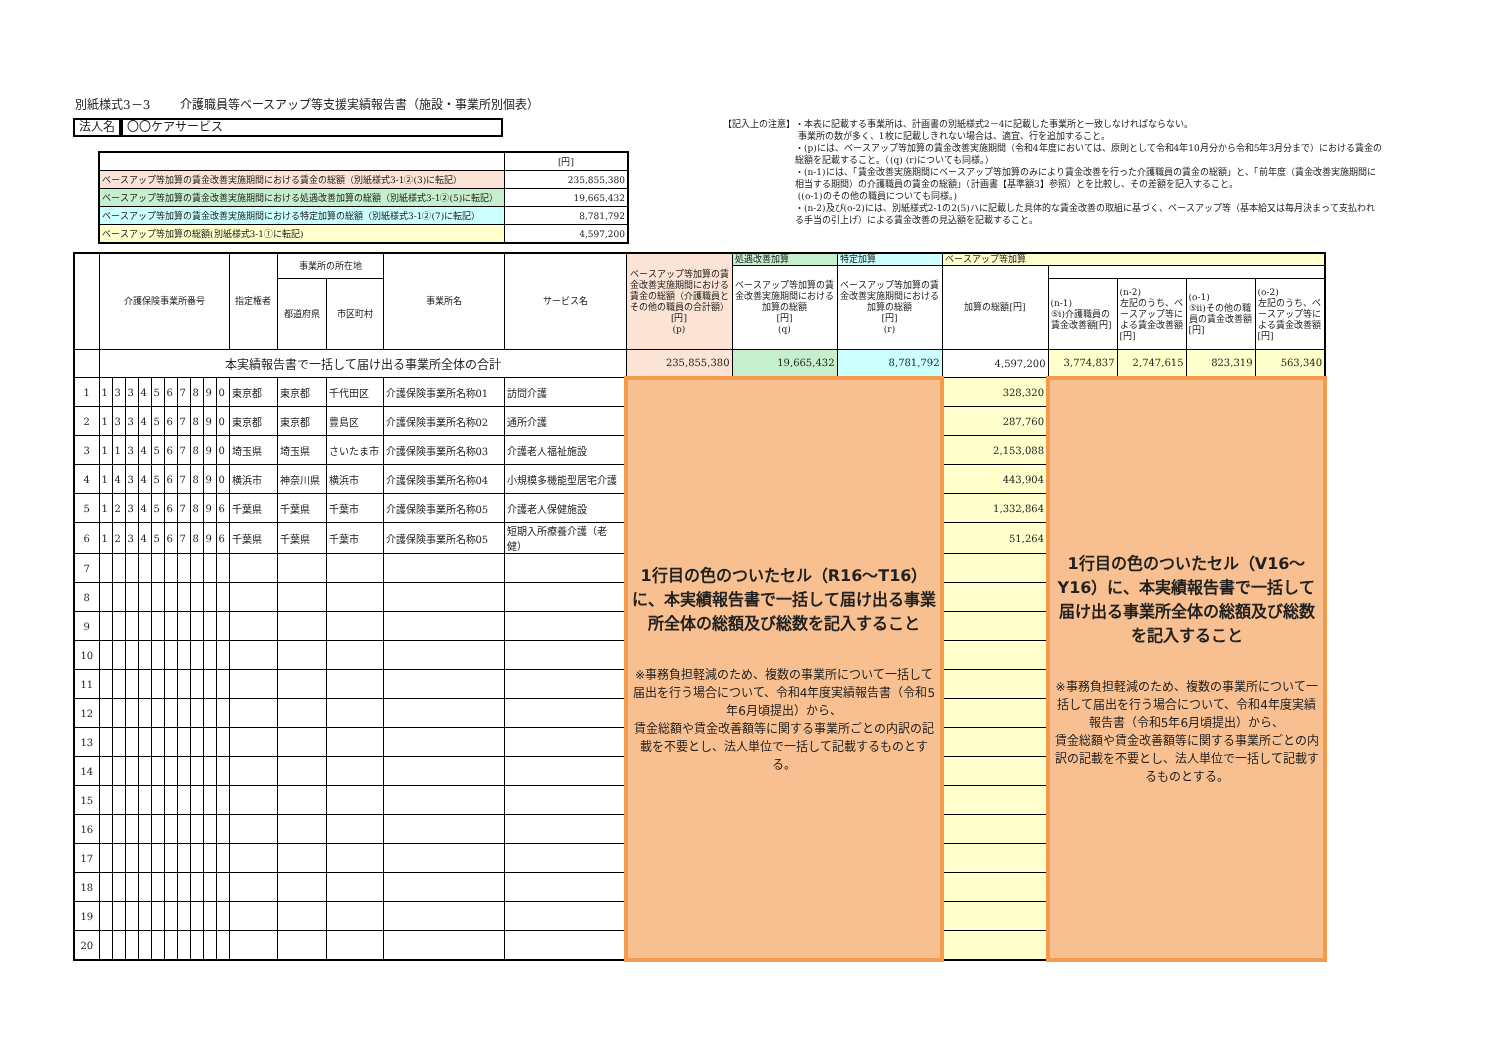別紙様式3－3 介護職員等ベースアップ等支援実績報告書（施設・事業所別個表）
法人名 〇〇ケアサービス
| | [円] |
| ベースアップ等加算の賃金改善実施期間における賃金の総額（別紙様式3-1②(3)に転記） | 235,855,380 |
| ベースアップ等加算の賃金改善実施期間における処遇改善加算の総額（別紙様式3-1②(5)に転記） | 19,665,432 |
| ベースアップ等加算の賃金改善実施期間における特定加算の総額（別紙様式3-1②(7)に転記） | 8,781,792 |
| ベースアップ等加算の総額(別紙様式3-1①に転記) | 4,597,200 |
【記入上の注意】 ・本表に記載する事業所は、計画書の別紙様式2－4に記載した事業所と一致しなければならない。
事業所の数が多く、1枚に記載しきれない場合は、適宜、行を追加すること。
・(p)には、ベースアップ等加算の賃金改善実施期間（令和4年度においては、原則として令和4年10月分から令和5年3月分まで）における賃金の総額を記載すること。（(q) (r)についても同様。）
・(n-1)には、「賃金改善実施期間にベースアップ等加算のみにより賃金改善を行った介護職員の賃金の総額」と、「前年度（賃金改善実施期間に相当する期間）の介護職員の賃金の総額」（計画書【基準額3】参照）とを比較し、その差額を記入すること。
((o-1)のその他の職員についても同様。)
・(n-2)及び(o-2)には、別紙様式2-1の2(5)ハに記載した具体的な賃金改善の取組に基づく、ベースアップ等（基本給又は毎月決まって支払われる手当の引上げ）による賃金改善の見込額を記載すること。
| | 介護保険事業所番号 | | | | | | | | | | 指定権者 | 事業所の所在地 | | 事業所名 | サービス名 | ベースアップ等加算の賃金改善実施期間における賃金の総額（介護職員とその他の職員の合計額）[円] (p) | 処遇改善加算 | 特定加算 | ベースアップ等加算 | | | | |
| --- | --- | --- | --- | --- | --- | --- | --- | --- | --- | --- | --- | --- | --- | --- | --- | --- | --- | --- | --- | --- | --- | --- | --- |
| | | | | | | | | | | | | | | | | | ベースアップ等加算の賃金改善実施期間における加算の総額 [円] (q) | ベースアップ等加算の賃金改善実施期間における加算の総額 [円] (r) | 加算の総額[円] | | | | |
| | | | | | | | | | | | | 都道府県 | 市区町村 | | | | | | | (n-1) ⑤ⅰ)介護職員の賃金改善額[円] | (n-2) 左記のうち、ベースアップ等による賃金改善額[円] | (o-1) ⑤ⅱ)その他の職員の賃金改善額[円] | (o-2) 左記のうち、ベースアップ等による賃金改善額[円] |
| | 本実績報告書で一括して届け出る事業所全体の合計 | | | | | | | | | | | | | | | 235,855,380 | 19,665,432 | 8,781,792 | 4,597,200 | 3,774,837 | 2,747,615 | 823,319 | 563,340 |
| 1 | 1 | 3 | 3 | 4 | 5 | 6 | 7 | 8 | 9 | 0 | 東京都 | 東京都 | 千代田区 | 介護保険事業所名称01 | 訪問介護 | 1行目の色のついたセル（R16～T16）に、本実績報告書で一括して届け出る事業所全体の総額及び総数を記入すること ※事務負担軽減のため、複数の事業所について一括して届出を行う場合について、令和4年度実績報告書（令和5年6月頃提出）から、 賃金総額や賃金改善額等に関する事業所ごとの内訳の記載を不要とし、法人単位で一括して記載するものとする。 | | | 328,320 | 1行目の色のついたセル（V16～Y16）に、本実績報告書で一括して届け出る事業所全体の総額及び総数を記入すること ※事務負担軽減のため、複数の事業所について一括して届出を行う場合について、令和4年度実績報告書（令和5年6月頃提出）から、 賃金総額や賃金改善額等に関する事業所ごとの内訳の記載を不要とし、法人単位で一括して記載するものとする。 | | | |
| 2 | 1 | 3 | 3 | 4 | 5 | 6 | 7 | 8 | 9 | 0 | 東京都 | 東京都 | 豊島区 | 介護保険事業所名称02 | 通所介護 | | | | 287,760 | | | | |
| 3 | 1 | 1 | 3 | 4 | 5 | 6 | 7 | 8 | 9 | 0 | 埼玉県 | 埼玉県 | さいたま市 | 介護保険事業所名称03 | 介護老人福祉施設 | | | | 2,153,088 | | | | |
| 4 | 1 | 4 | 3 | 4 | 5 | 6 | 7 | 8 | 9 | 0 | 横浜市 | 神奈川県 | 横浜市 | 介護保険事業所名称04 | 小規模多機能型居宅介護 | | | | 443,904 | | | | |
| 5 | 1 | 2 | 3 | 4 | 5 | 6 | 7 | 8 | 9 | 6 | 千葉県 | 千葉県 | 千葉市 | 介護保険事業所名称05 | 介護老人保健施設 | | | | 1,332,864 | | | | |
| 6 | 1 | 2 | 3 | 4 | 5 | 6 | 7 | 8 | 9 | 6 | 千葉県 | 千葉県 | 千葉市 | 介護保険事業所名称05 | 短期入所療養介護（老健） | | | | 51,264 | | | | |
| 7 | | | | | | | | | | | | | | | | | | | | | | | |
| 8 | | | | | | | | | | | | | | | | | | | | | | | |
| 9 | | | | | | | | | | | | | | | | | | | | | | | |
| 10 | | | | | | | | | | | | | | | | | | | | | | | |
| 11 | | | | | | | | | | | | | | | | | | | | | | | |
| 12 | | | | | | | | | | | | | | | | | | | | | | | |
| 13 | | | | | | | | | | | | | | | | | | | | | | | |
| 14 | | | | | | | | | | | | | | | | | | | | | | | |
| 15 | | | | | | | | | | | | | | | | | | | | | | | |
| 16 | | | | | | | | | | | | | | | | | | | | | | | |
| 17 | | | | | | | | | | | | | | | | | | | | | | | |
| 18 | | | | | | | | | | | | | | | | | | | | | | | |
| 19 | | | | | | | | | | | | | | | | | | | | | | | |
| 20 | | | | | | | | | | | | | | | | | | | | | | | |